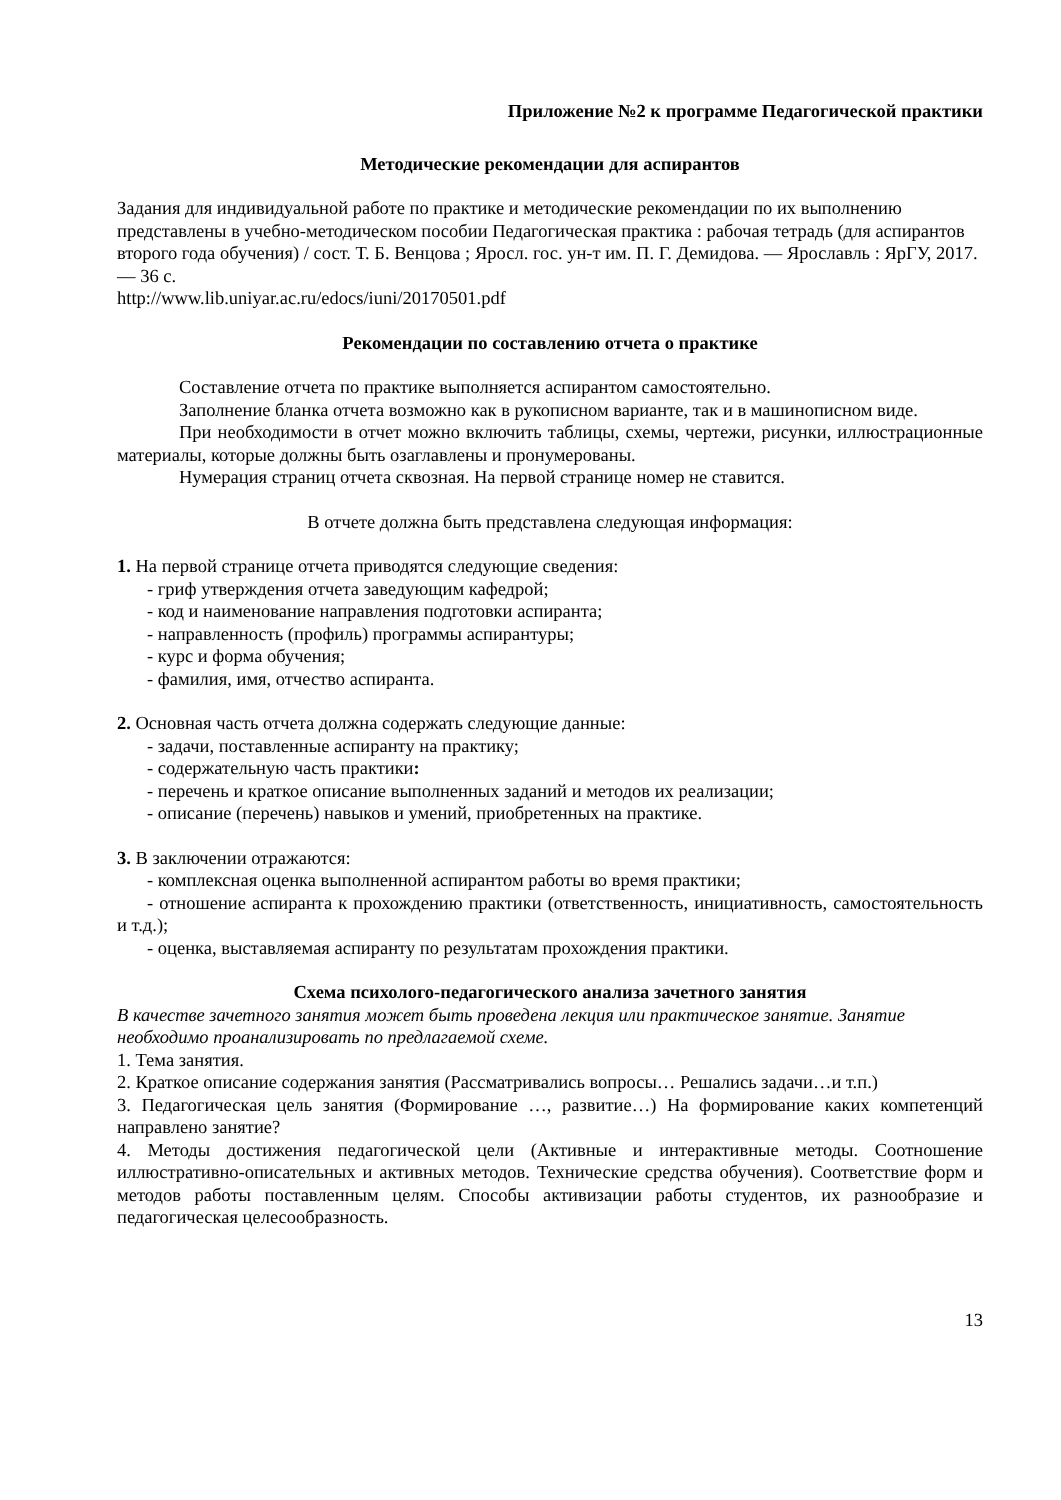Приложение №2 к программе Педагогической практики
Методические рекомендации для аспирантов
Задания для индивидуальной работе по практике и методические рекомендации по их выполнению представлены в учебно-методическом пособии Педагогическая практика : рабочая тетрадь (для аспирантов второго года обучения) / сост. Т. Б. Венцова ; Яросл. гос. ун-т им. П. Г. Демидова. — Ярославль : ЯрГУ, 2017. — 36 с.
http://www.lib.uniyar.ac.ru/edocs/iuni/20170501.pdf
Рекомендации по составлению отчета о практике
Составление отчета по практике выполняется аспирантом самостоятельно.
Заполнение бланка отчета возможно как в рукописном варианте, так и в машинописном виде.
При необходимости в отчет можно включить таблицы, схемы, чертежи, рисунки, иллюстрационные материалы, которые должны быть озаглавлены и пронумерованы.
Нумерация страниц отчета сквозная. На первой странице номер не ставится.
В отчете должна быть представлена следующая информация:
1. На первой странице отчета приводятся следующие сведения:
- гриф утверждения отчета заведующим кафедрой;
- код и наименование направления подготовки аспиранта;
- направленность (профиль) программы аспирантуры;
- курс и форма обучения;
- фамилия, имя, отчество аспиранта.
2. Основная часть отчета должна содержать следующие данные:
- задачи, поставленные аспиранту на практику;
- содержательную часть практики:
- перечень и краткое описание выполненных заданий и методов их реализации;
- описание (перечень) навыков и умений, приобретенных на практике.
3. В заключении отражаются:
- комплексная оценка выполненной аспирантом работы во время практики;
- отношение аспиранта к прохождению практики (ответственность, инициативность, самостоятельность и т.д.);
- оценка, выставляемая аспиранту по результатам прохождения практики.
Схема психолого-педагогического анализа зачетного занятия
В качестве зачетного занятия может быть проведена лекция или практическое занятие. Занятие необходимо проанализировать по предлагаемой схеме.
1. Тема занятия.
2. Краткое описание содержания занятия (Рассматривались вопросы… Решались задачи…и т.п.)
3. Педагогическая цель занятия (Формирование …, развитие…) На формирование каких компетенций направлено занятие?
4. Методы достижения педагогической цели (Активные и интерактивные методы. Соотношение иллюстративно-описательных и активных методов. Технические средства обучения). Соответствие форм и методов работы поставленным целям. Способы активизации работы студентов, их разнообразие и педагогическая целесообразность.
13